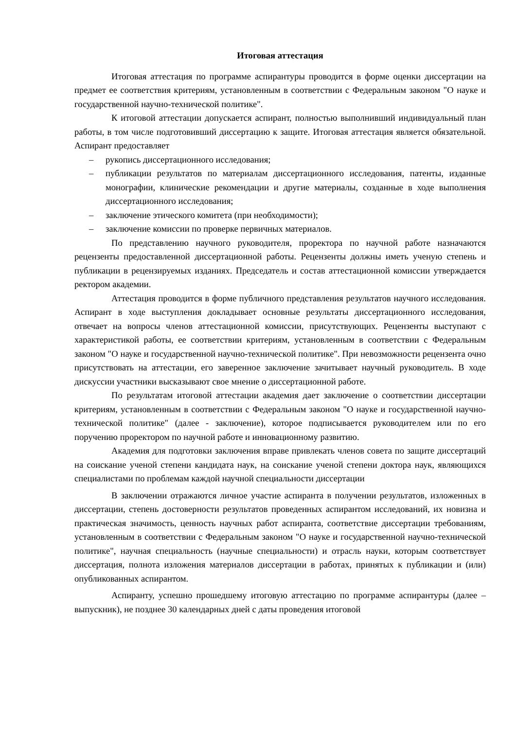Итоговая аттестация
Итоговая аттестация по программе аспирантуры проводится в форме оценки диссертации на предмет ее соответствия критериям, установленным в соответствии с Федеральным законом "О науке и государственной научно-технической политике".
К итоговой аттестации допускается аспирант, полностью выполнивший индивидуальный план работы, в том числе подготовивший диссертацию к защите. Итоговая аттестация является обязательной. Аспирант предоставляет
– рукопись диссертационного исследования;
– публикации результатов по материалам диссертационного исследования, патенты, изданные монографии, клинические рекомендации и другие материалы, созданные в ходе выполнения диссертационного исследования;
– заключение этического комитета (при необходимости);
– заключение комиссии по проверке первичных материалов.
По представлению научного руководителя, проректора по научной работе назначаются рецензенты предоставленной диссертационной работы. Рецензенты должны иметь ученую степень и публикации в рецензируемых изданиях. Председатель и состав аттестационной комиссии утверждается ректором академии.
Аттестация проводится в форме публичного представления результатов научного исследования. Аспирант в ходе выступления докладывает основные результаты диссертационного исследования, отвечает на вопросы членов аттестационной комиссии, присутствующих. Рецензенты выступают с характеристикой работы, ее соответствии критериям, установленным в соответствии с Федеральным законом "О науке и государственной научно-технической политике". При невозможности рецензента очно присутствовать на аттестации, его заверенное заключение зачитывает научный руководитель. В ходе дискуссии участники высказывают свое мнение о диссертационной работе.
По результатам итоговой аттестации академия дает заключение о соответствии диссертации критериям, установленным в соответствии с Федеральным законом "О науке и государственной научно-технической политике" (далее - заключение), которое подписывается руководителем или по его поручению проректором по научной работе и инновационному развитию.
Академия для подготовки заключения вправе привлекать членов совета по защите диссертаций на соискание ученой степени кандидата наук, на соискание ученой степени доктора наук, являющихся специалистами по проблемам каждой научной специальности диссертации
В заключении отражаются личное участие аспиранта в получении результатов, изложенных в диссертации, степень достоверности результатов проведенных аспирантом исследований, их новизна и практическая значимость, ценность научных работ аспиранта, соответствие диссертации требованиям, установленным в соответствии с Федеральным законом "О науке и государственной научно-технической политике", научная специальность (научные специальности) и отрасль науки, которым соответствует диссертация, полнота изложения материалов диссертации в работах, принятых к публикации и (или) опубликованных аспирантом.
Аспиранту, успешно прошедшему итоговую аттестацию по программе аспирантуры (далее – выпускник), не позднее 30 календарных дней с даты проведения итоговой